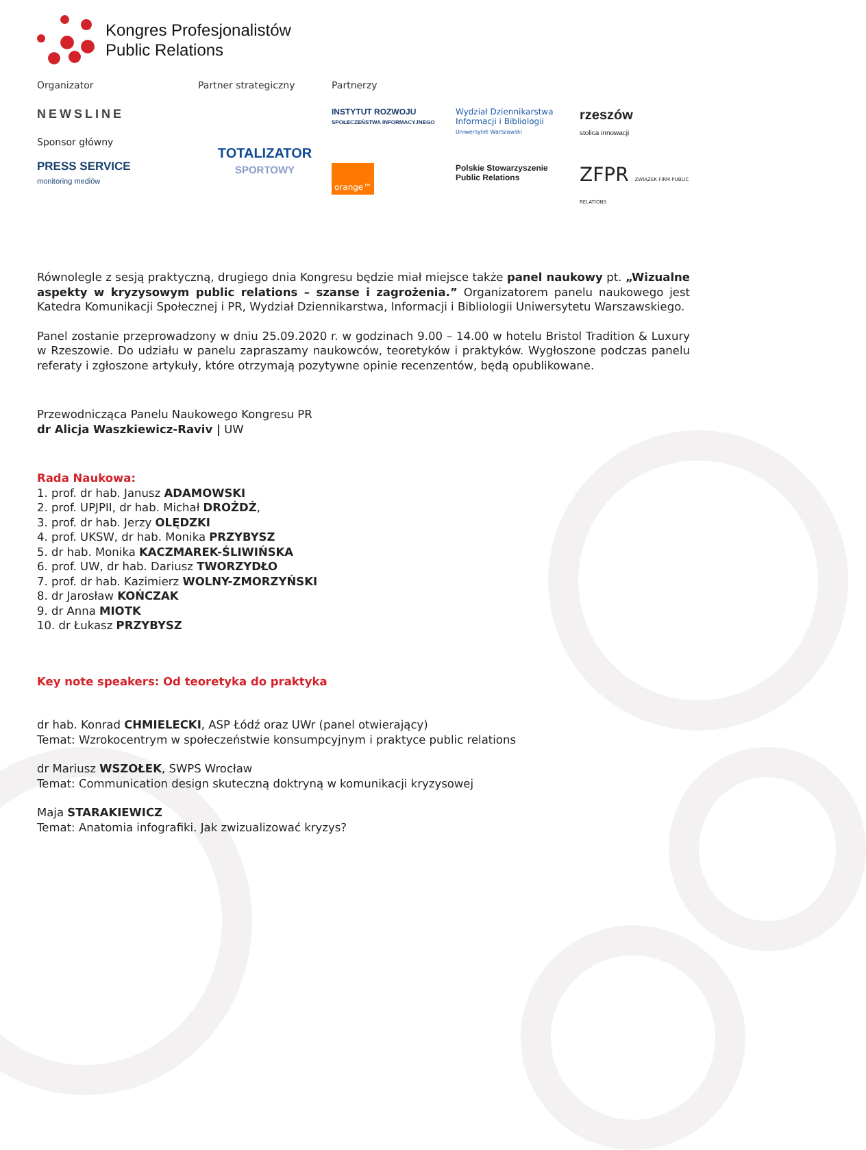Kongres Profesjonalistów
Public Relations
Organizator
NEWSLINE
Sponsor główny
PRESS SERVICE
monitoring mediów
Partner strategiczny
TOTALIZATOR
SPORTOWY
Partnerzy
INSTYTUT ROZWOJU
SPOŁECZEŃSTWA INFORMACYJNEGO
Wydział Dziennikarstwa Informacji i Bibliologii
Uniwersytet Warszawski
rzeszów
stolica innowacji
orange™
Polskie Stowarzyszenie Public Relations
ZFPR ZWIĄZEK FIRM PUBLIC RELATIONS
Równolegle z sesją praktyczną, drugiego dnia Kongresu będzie miał miejsce także panel naukowy pt. „Wizualne aspekty w kryzysowym public relations – szanse i zagrożenia.” Organizatorem panelu naukowego jest Katedra Komunikacji Społecznej i PR, Wydział Dziennikarstwa, Informacji i Bibliologii Uniwersytetu Warszawskiego.
Panel zostanie przeprowadzony w dniu 25.09.2020 r. w godzinach 9.00 – 14.00 w hotelu Bristol Tradition & Luxury w Rzeszowie. Do udziału w panelu zapraszamy naukowców, teoretyków i praktyków. Wygłoszone podczas panelu referaty i zgłoszone artykuły, które otrzymają pozytywne opinie recenzentów, będą opublikowane.
Przewodnicząca Panelu Naukowego Kongresu PR
dr Alicja Waszkiewicz-Raviv | UW
Rada Naukowa:
1. prof. dr hab. Janusz ADAMOWSKI
2. prof. UPJPII, dr hab. Michał DROŻDŻ,
3. prof. dr hab. Jerzy OLĘDZKI
4. prof. UKSW, dr hab. Monika PRZYBYSZ
5. dr hab. Monika KACZMAREK-ŚLIWIŃSKA
6. prof. UW, dr hab. Dariusz TWORZYDŁO
7. prof. dr hab. Kazimierz WOLNY-ZMORZYŃSKI
8. dr Jarosław KOŃCZAK
9. dr Anna MIOTK
10. dr Łukasz PRZYBYSZ
Key note speakers: Od teoretyka do praktyka
dr hab. Konrad CHMIELECKI, ASP Łódź oraz UWr (panel otwierający)
Temat: Wzrokocentrym w społeczeństwie konsumpcyjnym i praktyce public relations
dr Mariusz WSZOŁEK, SWPS Wrocław
Temat: Communication design skuteczną doktryną w komunikacji kryzysowej
Maja STARAKIEWICZ
Temat: Anatomia infografiki. Jak zwizualizować kryzys?